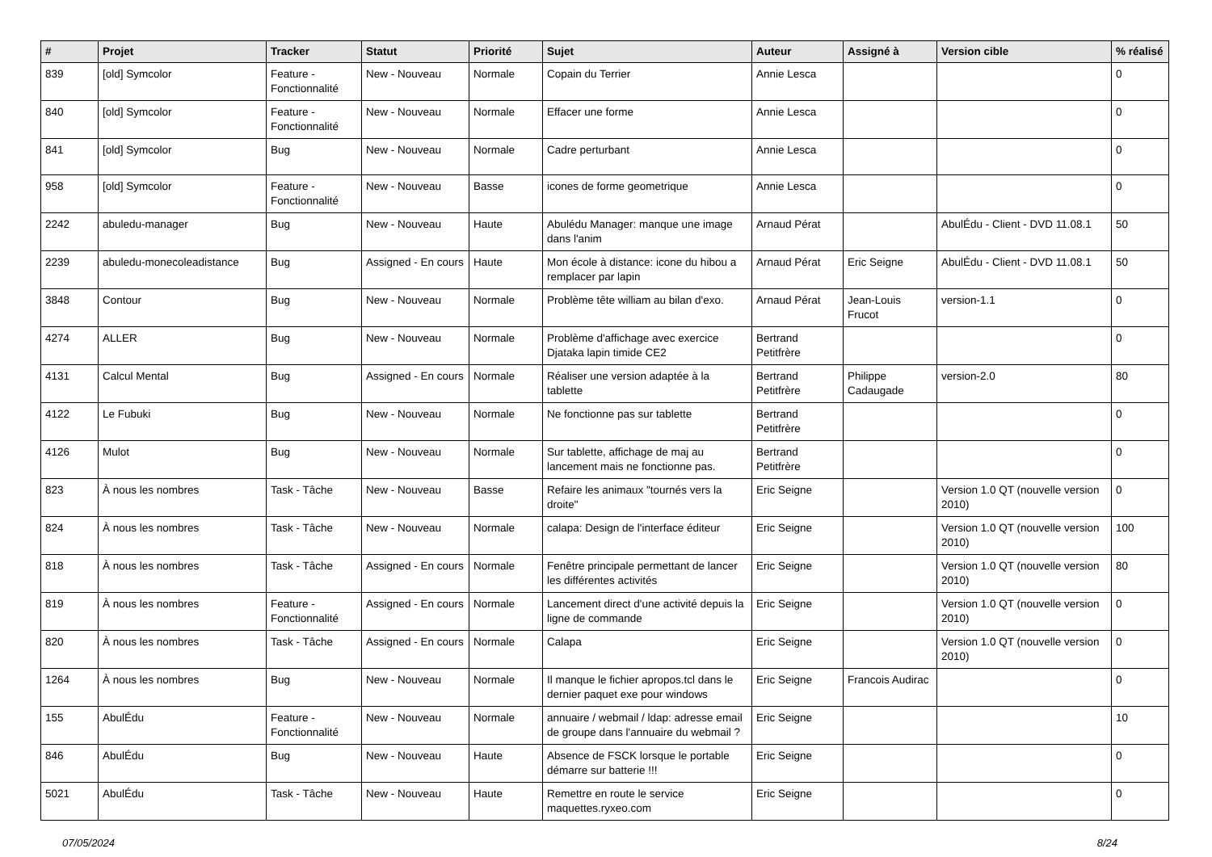| # | Projet | Tracker | Statut | Priorité | Sujet | Auteur | Assigné à | Version cible | % réalisé |
| --- | --- | --- | --- | --- | --- | --- | --- | --- | --- |
| 839 | [old] Symcolor | Feature - Fonctionnalité | New - Nouveau | Normale | Copain du Terrier | Annie Lesca | | | 0 |
| 840 | [old] Symcolor | Feature - Fonctionnalité | New - Nouveau | Normale | Effacer une forme | Annie Lesca | | | 0 |
| 841 | [old] Symcolor | Bug | New - Nouveau | Normale | Cadre perturbant | Annie Lesca | | | 0 |
| 958 | [old] Symcolor | Feature - Fonctionnalité | New - Nouveau | Basse | icones de forme geometrique | Annie Lesca | | | 0 |
| 2242 | abuledu-manager | Bug | New - Nouveau | Haute | Abulédu Manager: manque une image dans l'anim | Arnaud Pérat | | AbulÉdu - Client - DVD 11.08.1 | 50 |
| 2239 | abuledu-monecoleadistance | Bug | Assigned - En cours | Haute | Mon école à distance: icone du hibou a remplacer par lapin | Arnaud Pérat | Eric Seigne | AbulÉdu - Client - DVD 11.08.1 | 50 |
| 3848 | Contour | Bug | New - Nouveau | Normale | Problème tête william au bilan d'exo. | Arnaud Pérat | Jean-Louis Frucot | version-1.1 | 0 |
| 4274 | ALLER | Bug | New - Nouveau | Normale | Problème d'affichage avec exercice Djataka lapin timide CE2 | Bertrand Petitfrère | | | 0 |
| 4131 | Calcul Mental | Bug | Assigned - En cours | Normale | Réaliser une version adaptée à la tablette | Bertrand Petitfrère | Philippe Cadaugade | version-2.0 | 80 |
| 4122 | Le Fubuki | Bug | New - Nouveau | Normale | Ne fonctionne pas sur tablette | Bertrand Petitfrère | | | 0 |
| 4126 | Mulot | Bug | New - Nouveau | Normale | Sur tablette, affichage de maj au lancement mais ne fonctionne pas. | Bertrand Petitfrère | | | 0 |
| 823 | À nous les nombres | Task - Tâche | New - Nouveau | Basse | Refaire les animaux "tournés vers la droite" | Eric Seigne | | Version 1.0 QT (nouvelle version 2010) | 0 |
| 824 | À nous les nombres | Task - Tâche | New - Nouveau | Normale | calapa: Design de l'interface éditeur | Eric Seigne | | Version 1.0 QT (nouvelle version 2010) | 100 |
| 818 | À nous les nombres | Task - Tâche | Assigned - En cours | Normale | Fenêtre principale permettant de lancer les différentes activités | Eric Seigne | | Version 1.0 QT (nouvelle version 2010) | 80 |
| 819 | À nous les nombres | Feature - Fonctionnalité | Assigned - En cours | Normale | Lancement direct d'une activité depuis la ligne de commande | Eric Seigne | | Version 1.0 QT (nouvelle version 2010) | 0 |
| 820 | À nous les nombres | Task - Tâche | Assigned - En cours | Normale | Calapa | Eric Seigne | | Version 1.0 QT (nouvelle version 2010) | 0 |
| 1264 | À nous les nombres | Bug | New - Nouveau | Normale | Il manque le fichier apropos.tcl dans le dernier paquet exe pour windows | Eric Seigne | Francois Audirac | | 0 |
| 155 | AbulÉdu | Feature - Fonctionnalité | New - Nouveau | Normale | annuaire / webmail / ldap: adresse email de groupe dans l'annuaire du webmail ? | Eric Seigne | | | 10 |
| 846 | AbulÉdu | Bug | New - Nouveau | Haute | Absence de FSCK lorsque le portable démarre sur batterie !!! | Eric Seigne | | | 0 |
| 5021 | AbulÉdu | Task - Tâche | New - Nouveau | Haute | Remettre en route le service maquettes.ryxeo.com | Eric Seigne | | | 0 |
07/05/2024 8/24